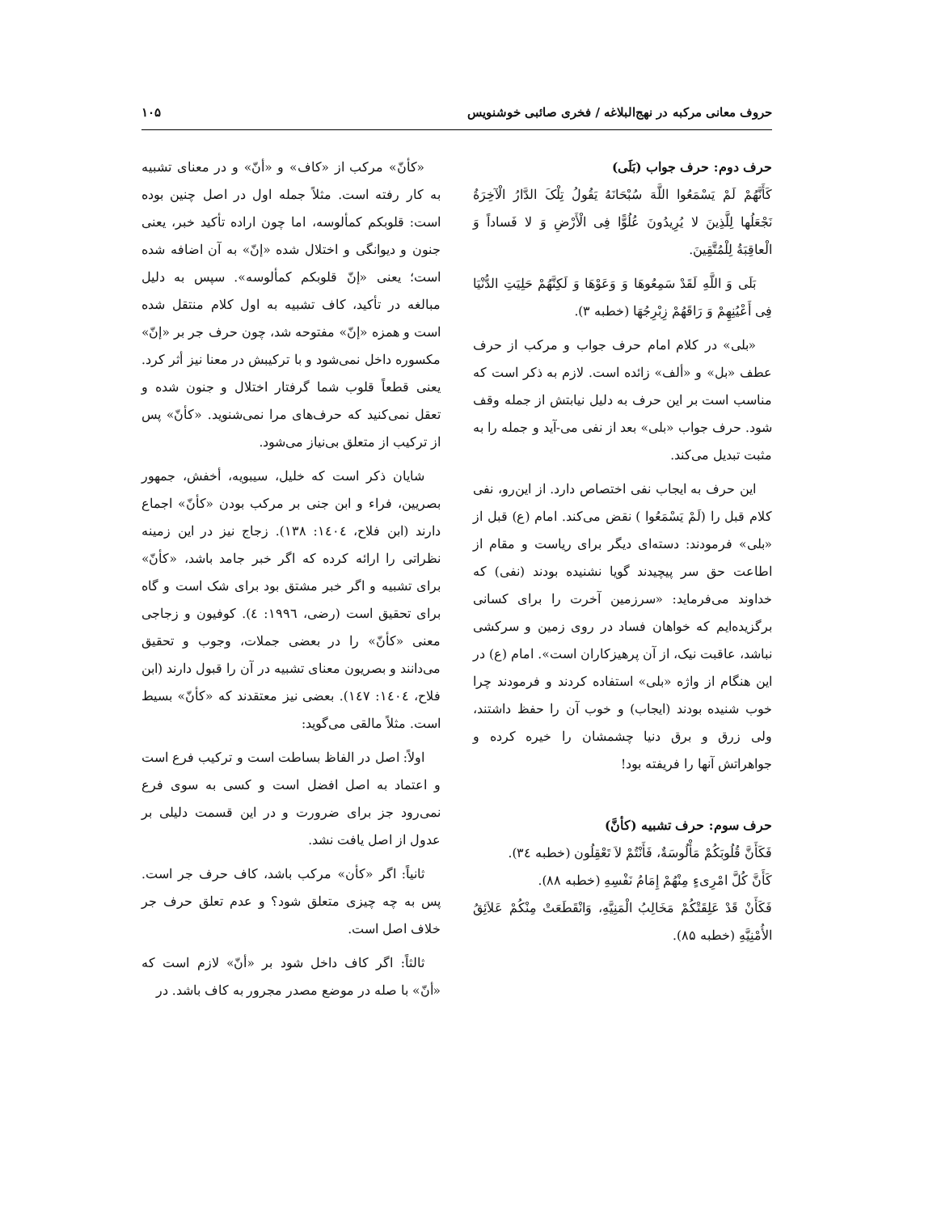حروف معانی مرکبه در نهج‌البلاغه / فخری صائبی خوشنویس ۱۰۵
حرف دوم: حرف جواب (بَلَی)
کَأَنَّهُمْ لَمْ یَسْمَعُوا اللَّهَ سُبْحَانَهُ یَقُولُ تِلْکَ الدَّارُ الْآخِرَةُ نَجْعَلُها لِلَّذِینَ لا یُرِیدُونَ عُلُوًّا فِی الْأَرْضِ وَ لا فَساداً وَ الْعاقِبَةُ لِلْمُتَّقِینَ.
بَلَی وَ اللَّهِ لَقَدْ سَمِعُوهَا وَ وَعَوْهَا وَ لَکِنَّهُمْ حَلِیَتِ الدُّنْیَا فِی أَعْیُنِهِمْ وَ رَاقَهُمْ زِبْرِجُهَا (خطبه ۳).
«بلی» در کلام امام حرف جواب و مرکب از حرف عطف «بل» و «ألف» زائده است. لازم به ذکر است که مناسب است بر این حرف به دلیل نیابتش از جمله وقف شود. حرف جواب «بلی» بعد از نفی می-آید و جمله را به مثبت تبدیل می‌کند.
این حرف به ایجاب نفی اختصاص دارد. از این‌رو، نفی کلام قبل را (لَمْ یَسْمَعُوا ) نقض می‌کند. امام (ع) قبل از «بلی» فرمودند: دسته‌ای دیگر برای ریاست و مقام از اطاعت حق سر پیچیدند گویا نشنیده بودند (نفی) که خداوند می‌فرماید: «سرزمین آخرت را برای کسانی برگزیده‌ایم که خواهان فساد در روی زمین و سرکشی نباشد، عاقبت نیک، از آن پرهیزکاران است». امام (ع) در این هنگام از واژه «بلی» استفاده کردند و فرمودند چرا خوب شنیده بودند (ایجاب) و خوب آن را حفظ داشتند، ولی زرق و برق دنیا چشمشان را خیره کرده و جواهراتش آنها را فریفته بود!
حرف سوم: حرف تشبیه (کأنَّ)
فَکَأَنَّ قُلُوبَکُمْ مَأْلُوسَةٌ، فَأَنْتُمْ لاَ تَعْقِلُون (خطبه ۳٤).
کَأَنَّ کُلَّ امْرِیءٍ مِنْهُمْ إِمَامُ نَفْسِهِ (خطبه ۸۸).
فَکَأَنْ قَدْ عَلِقَتْکُمْ مَخَالِبُ الْمَنِیَّهِ، وَانْقَطَعَتْ مِنْکُمْ عَلاَئِقُ الأُمْنِیَّهِ (خطبه ۸۵).
«کأنّ» مرکب از «کاف» و «أنّ» و در معنای تشبیه به کار رفته است. مثلاً جمله اول در اصل چنین بوده است: قلوبکم کمألوسه، اما چون اراده تأکید خبر، یعنی جنون و دیوانگی و اختلال شده «إنّ» به آن اضافه شده است؛ یعنی «إنّ قلوبکم کمألوسه». سپس به دلیل مبالغه در تأکید، کاف تشبیه به اول کلام منتقل شده است و همزه «إنّ» مفتوحه شد، چون حرف جر بر «إنّ» مکسوره داخل نمی‌شود و با ترکیبش در معنا نیز أثر کرد. یعنی قطعاً قلوب شما گرفتار اختلال و جنون شده و تعقل نمی‌کنید که حرف‌های مرا نمی‌شنوید. «کأنّ» پس از ترکیب از متعلق بی‌نیاز می‌شود.
شایان ذکر است که خلیل، سیبویه، أخفش، جمهور بصریین، فراء و ابن جنی بر مرکب بودن «کأنّ» اجماع دارند (ابن فلاح، ۱٤۰٤: ۱۳۸). زجاج نیز در این زمینه نظراتی را ارائه کرده که اگر خبر جامد باشد، «کأنّ» برای تشبیه و اگر خبر مشتق بود برای شک است و گاه برای تحقیق است (رضی، ۱۹۹٦: ٤). کوفیون و زجاجی معنی «کأنّ» را در بعضی جملات، وجوب و تحقیق می‌دانند و بصریون معنای تشبیه در آن را قبول دارند (ابن فلاح، ۱٤۰٤: ۱٤۷). بعضی نیز معتقدند که «کأنّ» بسیط است. مثلاً مالقی می‌گوید:
اولاً: اصل در الفاظ بساطت است و ترکیب فرع است و اعتماد به اصل افضل است و کسی به سوی فرع نمی‌رود جز برای ضرورت و در این قسمت دلیلی بر عدول از اصل یافت نشد.
ثانیاً: اگر «کأن» مرکب باشد، کاف حرف جر است. پس به چه چیزی متعلق شود؟ و عدم تعلق حرف جر خلاف اصل است.
ثالثاً: اگر کاف داخل شود بر «أنّ» لازم است که «أنّ» با صله در موضع مصدر مجرور به کاف باشد. در